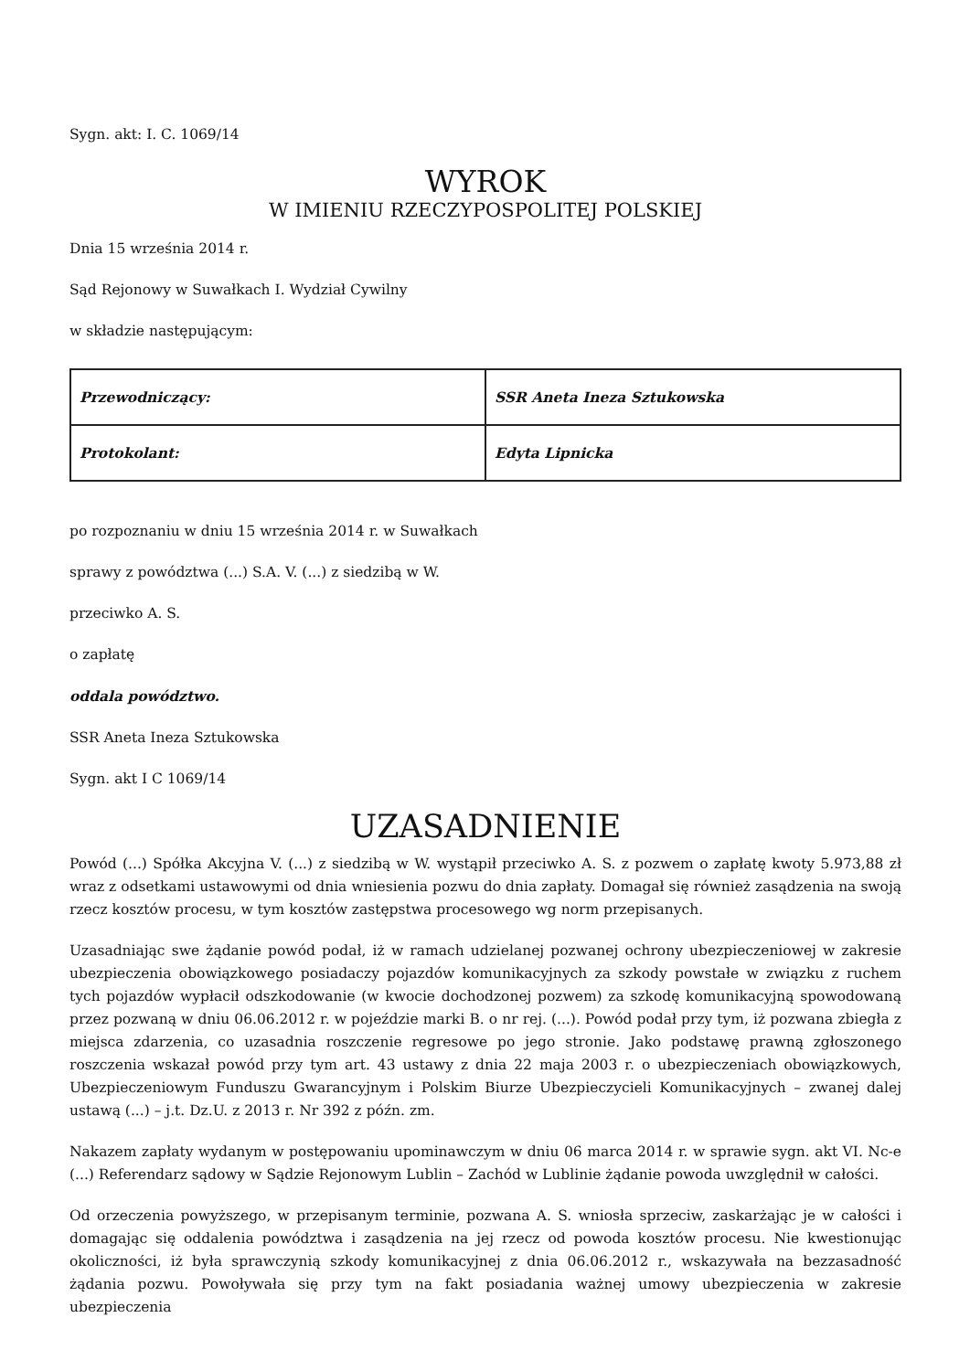Sygn. akt: I. C. 1069/14
WYROK
W IMIENIU RZECZYPOSPOLITEJ POLSKIEJ
Dnia 15 września 2014 r.
Sąd Rejonowy w Suwałkach I. Wydział Cywilny
w składzie następującym:
| Przewodniczący: | SSR Aneta Ineza Sztukowska |
| Protokolant: | Edyta Lipnicka |
po rozpoznaniu w dniu 15 września 2014 r. w Suwałkach
sprawy z powództwa (...) S.A. V. (...) z siedzibą w W.
przeciwko A. S.
o zapłatę
oddala powództwo.
SSR Aneta Ineza Sztukowska
Sygn. akt I C 1069/14
UZASADNIENIE
Powód (...) Spółka Akcyjna V. (...) z siedzibą w W. wystąpił przeciwko A. S. z pozwem o zapłatę kwoty 5.973,88 zł wraz z odsetkami ustawowymi od dnia wniesienia pozwu do dnia zapłaty. Domagał się również zasądzenia na swoją rzecz kosztów procesu, w tym kosztów zastępstwa procesowego wg norm przepisanych.
Uzasadniając swe żądanie powód podał, iż w ramach udzielanej pozwanej ochrony ubezpieczeniowej w zakresie ubezpieczenia obowiązkowego posiadaczy pojazdów komunikacyjnych za szkody powstałe w związku z ruchem tych pojazdów wypłacił odszkodowanie (w kwocie dochodzonej pozwem) za szkodę komunikacyjną spowodowaną przez pozwaną w dniu 06.06.2012 r. w pojeździe marki B. o nr rej. (...). Powód podał przy tym, iż pozwana zbiegła z miejsca zdarzenia, co uzasadnia roszczenie regresowe po jego stronie. Jako podstawę prawną zgłoszonego roszczenia wskazał powód przy tym art. 43 ustawy z dnia 22 maja 2003 r. o ubezpieczeniach obowiązkowych, Ubezpieczeniowym Funduszu Gwarancyjnym i Polskim Biurze Ubezpieczycieli Komunikacyjnych – zwanej dalej ustawą (...) – j.t. Dz.U. z 2013 r. Nr 392 z późn. zm.
Nakazem zapłaty wydanym w postępowaniu upominawczym w dniu 06 marca 2014 r. w sprawie sygn. akt VI. Nc-e (...) Referendarz sądowy w Sądzie Rejonowym Lublin – Zachód w Lublinie żądanie powoda uwzględnił w całości.
Od orzeczenia powyższego, w przepisanym terminie, pozwana A. S. wniosła sprzeciw, zaskarżając je w całości i domagając się oddalenia powództwa i zasądzenia na jej rzecz od powoda kosztów procesu. Nie kwestionując okoliczności, iż była sprawczynią szkody komunikacyjnej z dnia 06.06.2012 r., wskazywała na bezzasadność żądania pozwu. Powoływała się przy tym na fakt posiadania ważnej umowy ubezpieczenia w zakresie ubezpieczenia